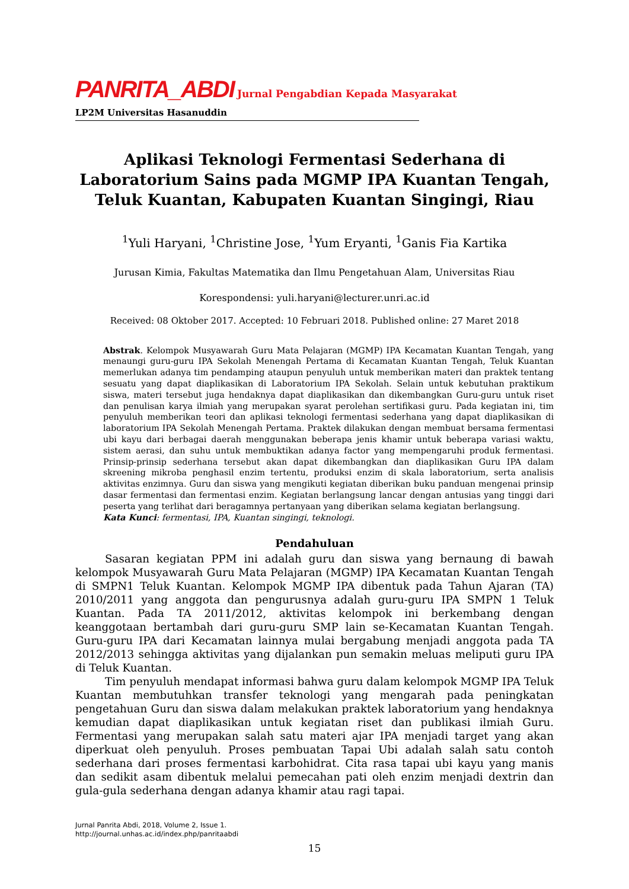PANRITA_ABDI Jurnal Pengabdian Kepada Masyarakat
LP2M Universitas Hasanuddin
Aplikasi Teknologi Fermentasi Sederhana di Laboratorium Sains pada MGMP IPA Kuantan Tengah, Teluk Kuantan, Kabupaten Kuantan Singingi, Riau
<sup>1</sup> Yuli Haryani, <sup>1</sup>Christine Jose, <sup>1</sup>Yum Eryanti, <sup>1</sup>Ganis Fia Kartika
Jurusan Kimia, Fakultas Matematika dan Ilmu Pengetahuan Alam, Universitas Riau
Korespondensi: yuli.haryani@lecturer.unri.ac.id
Received: 08 Oktober 2017. Accepted: 10 Februari 2018. Published online: 27 Maret 2018
Abstrak. Kelompok Musyawarah Guru Mata Pelajaran (MGMP) IPA Kecamatan Kuantan Tengah, yang menaungi guru-guru IPA Sekolah Menengah Pertama di Kecamatan Kuantan Tengah, Teluk Kuantan memerlukan adanya tim pendamping ataupun penyuluh untuk memberikan materi dan praktek tentang sesuatu yang dapat diaplikasikan di Laboratorium IPA Sekolah. Selain untuk kebutuhan praktikum siswa, materi tersebut juga hendaknya dapat diaplikasikan dan dikembangkan Guru-guru untuk riset dan penulisan karya ilmiah yang merupakan syarat perolehan sertifikasi guru. Pada kegiatan ini, tim penyuluh memberikan teori dan aplikasi teknologi fermentasi sederhana yang dapat diaplikasikan di laboratorium IPA Sekolah Menengah Pertama. Praktek dilakukan dengan membuat bersama fermentasi ubi kayu dari berbagai daerah menggunakan beberapa jenis khamir untuk beberapa variasi waktu, sistem aerasi, dan suhu untuk membuktikan adanya factor yang mempengaruhi produk fermentasi. Prinsip-prinsip sederhana tersebut akan dapat dikembangkan dan diaplikasikan Guru IPA dalam skreening mikroba penghasil enzim tertentu, produksi enzim di skala laboratorium, serta analisis aktivitas enzimnya. Guru dan siswa yang mengikuti kegiatan diberikan buku panduan mengenai prinsip dasar fermentasi dan fermentasi enzim. Kegiatan berlangsung lancar dengan antusias yang tinggi dari peserta yang terlihat dari beragamnya pertanyaan yang diberikan selama kegiatan berlangsung.
Kata Kunci: fermentasi, IPA, Kuantan singingi, teknologi.
Pendahuluan
Sasaran kegiatan PPM ini adalah guru dan siswa yang bernaung di bawah kelompok Musyawarah Guru Mata Pelajaran (MGMP) IPA Kecamatan Kuantan Tengah di SMPN1 Teluk Kuantan. Kelompok MGMP IPA dibentuk pada Tahun Ajaran (TA) 2010/2011 yang anggota dan pengurusnya adalah guru-guru IPA SMPN 1 Teluk Kuantan. Pada TA 2011/2012, aktivitas kelompok ini berkembang dengan keanggotaan bertambah dari guru-guru SMP lain se-Kecamatan Kuantan Tengah. Guru-guru IPA dari Kecamatan lainnya mulai bergabung menjadi anggota pada TA 2012/2013 sehingga aktivitas yang dijalankan pun semakin meluas meliputi guru IPA di Teluk Kuantan.
Tim penyuluh mendapat informasi bahwa guru dalam kelompok MGMP IPA Teluk Kuantan membutuhkan transfer teknologi yang mengarah pada peningkatan pengetahuan Guru dan siswa dalam melakukan praktek laboratorium yang hendaknya kemudian dapat diaplikasikan untuk kegiatan riset dan publikasi ilmiah Guru. Fermentasi yang merupakan salah satu materi ajar IPA menjadi target yang akan diperkuat oleh penyuluh. Proses pembuatan Tapai Ubi adalah salah satu contoh sederhana dari proses fermentasi karbohidrat. Cita rasa tapai ubi kayu yang manis dan sedikit asam dibentuk melalui pemecahan pati oleh enzim menjadi dextrin dan gula-gula sederhana dengan adanya khamir atau ragi tapai.
Jurnal Panrita Abdi, 2018, Volume 2, Issue 1.
http://journal.unhas.ac.id/index.php/panritaabdi
15